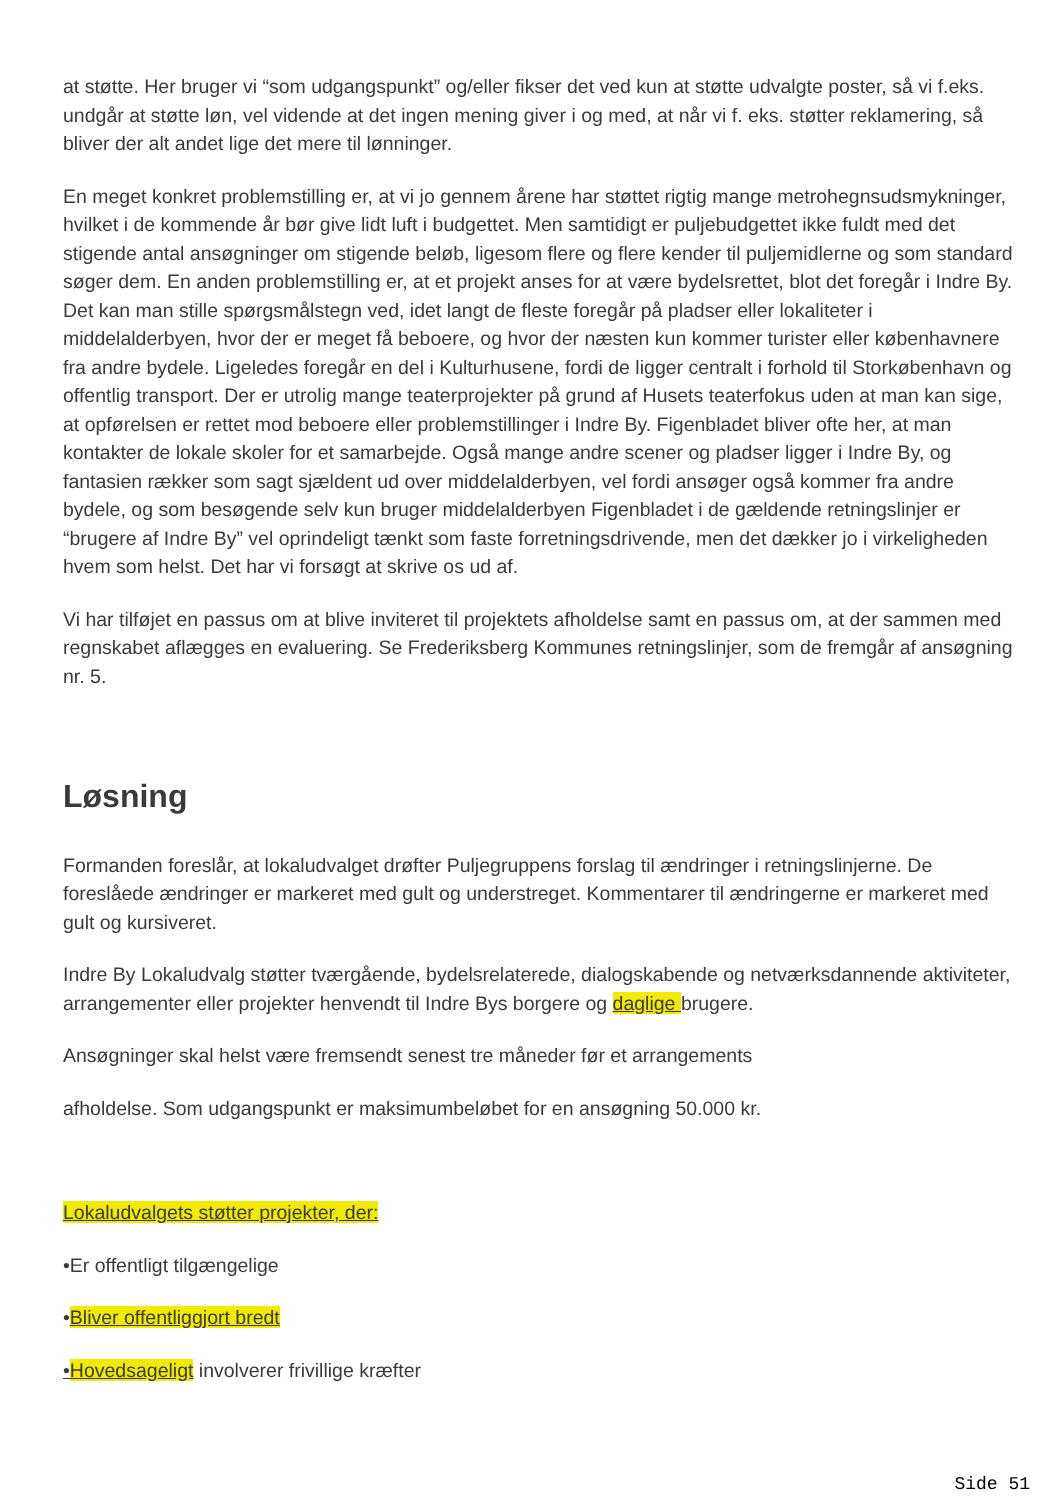at støtte. Her bruger vi “som udgangspunkt” og/eller fikser det ved kun at støtte udvalgte poster, så vi f.eks. undgår at støtte løn, vel vidende at det ingen mening giver i og med, at når vi f. eks. støtter reklamering, så bliver der alt andet lige det mere til lønninger.
En meget konkret problemstilling er, at vi jo gennem årene har støttet rigtig mange metrohegnsudsmykninger, hvilket i de kommende år bør give lidt luft i budgettet. Men samtidigt er puljebudgettet ikke fuldt med det stigende antal ansøgninger om stigende beløb, ligesom flere og flere kender til puljemidlerne og som standard søger dem. En anden problemstilling er, at et projekt anses for at være bydelsrettet, blot det foregår i Indre By. Det kan man stille spørgsmålstegn ved, idet langt de fleste foregår på pladser eller lokaliteter i middelalderbyen, hvor der er meget få beboere, og hvor der næsten kun kommer turister eller københavnere fra andre bydele. Ligeledes foregår en del i Kulturhusene, fordi de ligger centralt i forhold til Storkøbenhavn og offentlig transport. Der er utrolig mange teaterprojekter på grund af Husets teaterfokus uden at man kan sige, at opførelsen er rettet mod beboere eller problemstillinger i Indre By. Figenbladet bliver ofte her, at man kontakter de lokale skoler for et samarbejde. Også mange andre scener og pladser ligger i Indre By, og fantasien rækker som sagt sjældent ud over middelalderbyen, vel fordi ansøger også kommer fra andre bydele, og som besøgende selv kun bruger middelalderbyen Figenbladet i de gældende retningslinjer er “brugere af Indre By” vel oprindeligt tænkt som faste forretningsdrivende, men det dækker jo i virkeligheden hvem som helst. Det har vi forsøgt at skrive os ud af.
Vi har tilføjet en passus om at blive inviteret til projektets afholdelse samt en passus om, at der sammen med regnskabet aflægges en evaluering. Se Frederiksberg Kommunes retningslinjer, som de fremgår af ansøgning nr. 5.
Løsning
Formanden foreslår, at lokaludvalget drøfter Puljegruppens forslag til ændringer i retningslinjerne. De foreslåede ændringer er markeret med gult og understreget. Kommentarer til ændringerne er markeret med gult og kursiveret.
Indre By Lokaludvalg støtter tværgående, bydelsrelaterede, dialogskabende og netværksdannende aktiviteter, arrangementer eller projekter henvendt til Indre Bys borgere og daglige brugere.
Ansøgninger skal helst være fremsendt senest tre måneder før et arrangements
afholdelse. Som udgangspunkt er maksimumbeløbet for en ansøgning 50.000 kr.
Lokaludvalgets støtter projekter, der:
•Er offentligt tilgængelige
•Bliver offentliggjort bredt
•Hovedsageligt involverer frivillige kræfter
Side 51